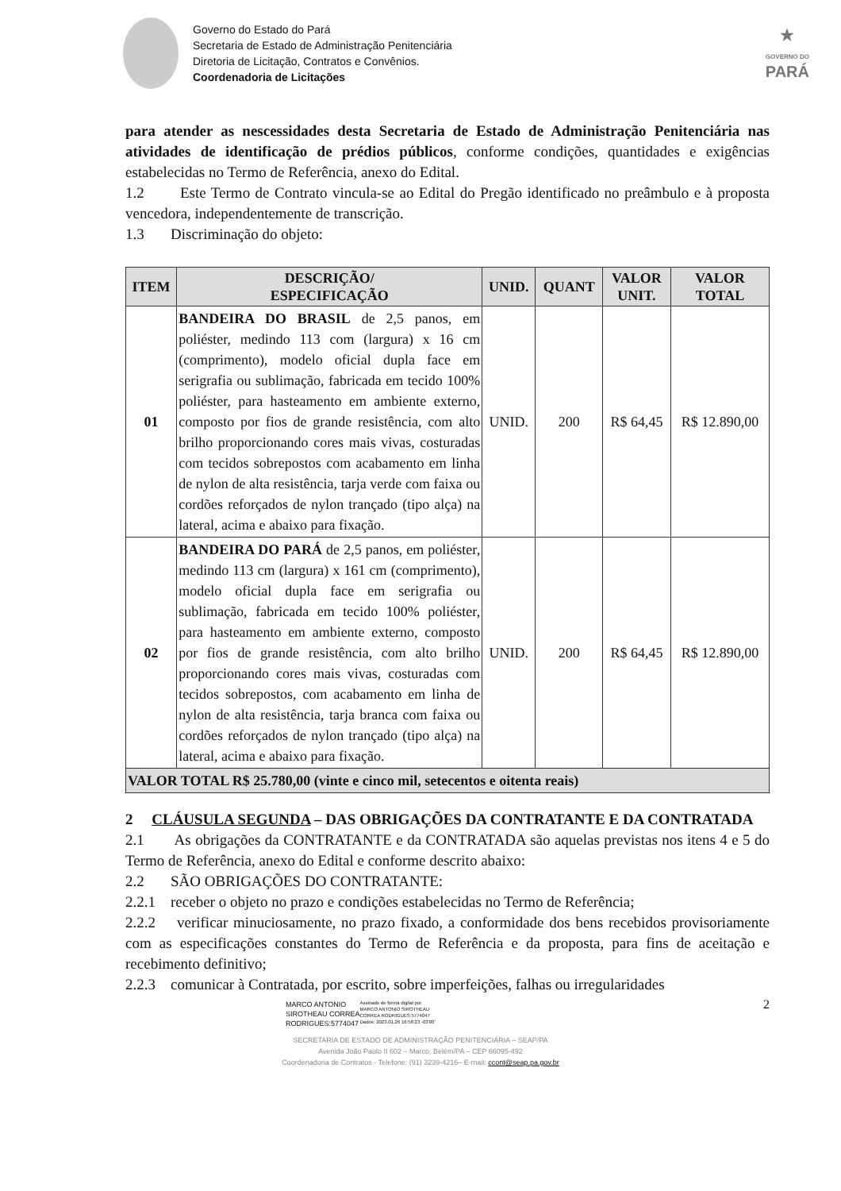Governo do Estado do Pará
Secretaria de Estado de Administração Penitenciária
Diretoria de Licitação, Contratos e Convênios.
Coordenadoria de Licitações
★
GOVERNO DO
PARÁ
para atender as nescessidades desta Secretaria de Estado de Administração Penitenciária nas atividades de identificação de prédios públicos, conforme condições, quantidades e exigências estabelecidas no Termo de Referência, anexo do Edital.
1.2 Este Termo de Contrato vincula-se ao Edital do Pregão identificado no preâmbulo e à proposta vencedora, independentemente de transcrição.
1.3 Discriminação do objeto:
| ITEM | DESCRIÇÃO/ ESPECIFICAÇÃO | UNID. | QUANT | VALOR UNIT. | VALOR TOTAL |
| --- | --- | --- | --- | --- | --- |
| 01 | BANDEIRA DO BRASIL de 2,5 panos, em poliéster, medindo 113 com (largura) x 16 cm (comprimento), modelo oficial dupla face em serigrafia ou sublimação, fabricada em tecido 100% poliéster, para hasteamento em ambiente externo, composto por fios de grande resistência, com alto brilho proporcionando cores mais vivas, costuradas com tecidos sobrepostos com acabamento em linha de nylon de alta resistência, tarja verde com faixa ou cordões reforçados de nylon trançado (tipo alça) na lateral, acima e abaixo para fixação. | UNID. | 200 | R$ 64,45 | R$ 12.890,00 |
| 02 | BANDEIRA DO PARÁ de 2,5 panos, em poliéster, medindo 113 cm (largura) x 161 cm (comprimento), modelo oficial dupla face em serigrafia ou sublimação, fabricada em tecido 100% poliéster, para hasteamento em ambiente externo, composto por fios de grande resistência, com alto brilho proporcionando cores mais vivas, costuradas com tecidos sobrepostos, com acabamento em linha de nylon de alta resistência, tarja branca com faixa ou cordões reforçados de nylon trançado (tipo alça) na lateral, acima e abaixo para fixação. | UNID. | 200 | R$ 64,45 | R$ 12.890,00 |
| VALOR TOTAL R$ 25.780,00 (vinte e cinco mil, setecentos e oitenta reais) | | | | | |
2 CLÁUSULA SEGUNDA – DAS OBRIGAÇÕES DA CONTRATANTE E DA CONTRATADA
2.1 As obrigações da CONTRATANTE e da CONTRATADA são aquelas previstas nos itens 4 e 5 do Termo de Referência, anexo do Edital e conforme descrito abaixo:
2.2 SÃO OBRIGAÇÕES DO CONTRATANTE:
2.2.1 receber o objeto no prazo e condições estabelecidas no Termo de Referência;
2.2.2 verificar minuciosamente, no prazo fixado, a conformidade dos bens recebidos provisoriamente com as especificações constantes do Termo de Referência e da proposta, para fins de aceitação e recebimento definitivo;
2.2.3 comunicar à Contratada, por escrito, sobre imperfeições, falhas ou irregularidades
MARCO ANTONIO
SIROTHEAU CORREA
RODRIGUES:5774047
Assinado de forma digital por
MARCO ANTONIO SIROTHEAU
CORREA RODRIGUES:5774047
Dados: 2023.01.26 16:58:23 -03'00'
2
SECRETARIA DE ESTADO DE ADMINISTRAÇÃO PENITENCIÁRIA – SEAP/PA
Avenida João Paulo II 602 – Marco, Belém/PA – CEP 66095-492
Coordenadoria de Contratos - Telefone: (91) 3239-4216– E-mail: ccont@seap.pa.gov.br